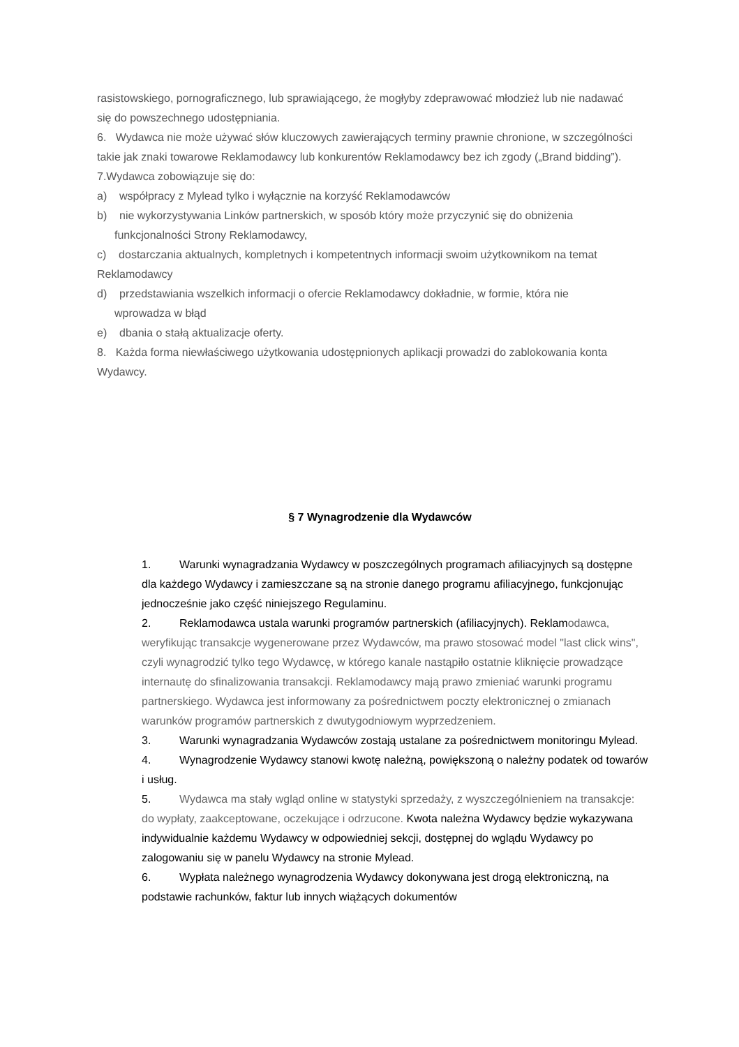rasistowskiego, pornograficznego, lub sprawiającego, że mogłyby zdeprawować młodzież lub nie nadawać się do powszechnego udostępniania.
6. Wydawca nie może używać słów kluczowych zawierających terminy prawnie chronione, w szczególności takie jak znaki towarowe Reklamodawcy lub konkurentów Reklamodawcy bez ich zgody („Brand bidding”). 7.Wydawca zobowiązuje się do:
a) współpracy z Mylead tylko i wyłącznie na korzyść Reklamodawców
b) nie wykorzystywania Linków partnerskich, w sposób który może przyczynić się do obniżenia
funkcjonalności Strony Reklamodawcy,
c) dostarczania aktualnych, kompletnych i kompetentnych informacji swoim użytkownikom na temat Reklamodawcy
d) przedstawiania wszelkich informacji o ofercie Reklamodawcy dokładnie, w formie, która nie
wprowadza w błąd
e) dbania o stałą aktualizacje oferty.
8. Każda forma niewłaściwego użytkowania udostępnionych aplikacji prowadzi do zablokowania konta Wydawcy.
§ 7 Wynagrodzenie dla Wydawców
1. Warunki wynagradzania Wydawcy w poszczególnych programach afiliacyjnych są dostępne dla każdego Wydawcy i zamieszczane są na stronie danego programu afiliacyjnego, funkcjonując jednocześnie jako część niniejszego Regulaminu.
2. Reklamodawca ustala warunki programów partnerskich (afiliacyjnych). Reklamodawca, weryfikując transakcje wygenerowane przez Wydawców, ma prawo stosować model "last click wins", czyli wynagrodzić tylko tego Wydawcę, w którego kanale nastąpiło ostatnie kliknięcie prowadzące internautę do sfinalizowania transakcji. Reklamodawcy mają prawo zmieniać warunki programu partnerskiego. Wydawca jest informowany za pośrednictwem poczty elektronicznej o zmianach warunków programów partnerskich z dwutygodniowym wyprzedzeniem.
3. Warunki wynagradzania Wydawców zostają ustalane za pośrednictwem monitoringu Mylead.
4. Wynagrodzenie Wydawcy stanowi kwotę należną, powiększoną o należny podatek od towarów i usług.
5. Wydawca ma stały wgląd online w statystyki sprzedaży, z wyszczególnieniem na transakcje: do wypłaty, zaakceptowane, oczekujące i odrzucone. Kwota należna Wydawcy będzie wykazywana indywidualnie każdemu Wydawcy w odpowiedniej sekcji, dostępnej do wglądu Wydawcy po zalogowaniu się w panelu Wydawcy na stronie Mylead.
6. Wypłata należnego wynagrodzenia Wydawcy dokonywana jest drogą elektroniczną, na podstawie rachunków, faktur lub innych wiążących dokumentów